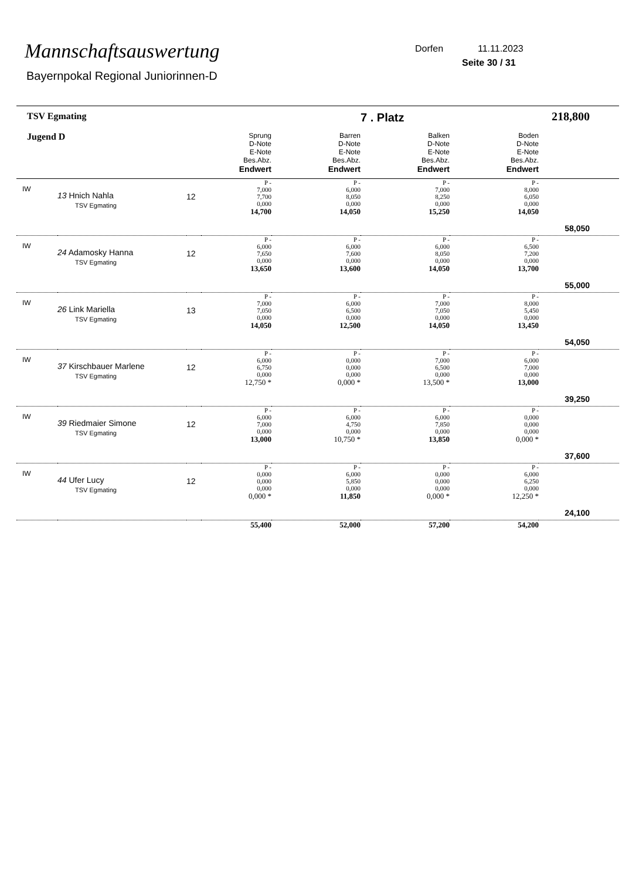Mannschaftsauswertung
Bayernpokal Regional Juniorinnen-D
Dorfen 11.11.2023
Seite 30 / 31
| TSV Egmating | | | | | 7 . Platz | | 218,800 |
| Jugend D | | | Sprung D-Note E-Note Bes.Abz. Endwert | Barren D-Note E-Note Bes.Abz. Endwert | Balken D-Note E-Note Bes.Abz. Endwert | Boden D-Note E-Note Bes.Abz. Endwert | |
| IW | 13 Hnich Nahla TSV Egmating | 12 | P - 7,000 7,700 0,000 14,700 | P - 6,000 8,050 0,000 14,050 | P - 7,000 8,250 0,000 15,250 | P - 8,000 6,050 0,000 14,050 | 58,050 |
| IW | 24 Adamosky Hanna TSV Egmating | 12 | P - 6,000 7,650 0,000 13,650 | P - 6,000 7,600 0,000 13,600 | P - 6,000 8,050 0,000 14,050 | P - 6,500 7,200 0,000 13,700 | 55,000 |
| IW | 26 Link Mariella TSV Egmating | 13 | P - 7,000 7,050 0,000 14,050 | P - 6,000 6,500 0,000 12,500 | P - 7,000 7,050 0,000 14,050 | P - 8,000 5,450 0,000 13,450 | 54,050 |
| IW | 37 Kirschbauer Marlene TSV Egmating | 12 | P - 6,000 6,750 0,000 12,750 * | P - 0,000 0,000 0,000 0,000 * | P - 7,000 6,500 0,000 13,500 * | P - 6,000 7,000 0,000 13,000 | 39,250 |
| IW | 39 Riedmaier Simone TSV Egmating | 12 | P - 6,000 7,000 0,000 13,000 | P - 6,000 4,750 0,000 10,750 * | P - 6,000 7,850 0,000 13,850 | P - 0,000 0,000 0,000 0,000 * | 37,600 |
| IW | 44 Ufer Lucy TSV Egmating | 12 | P - 0,000 0,000 0,000 0,000 * | P - 6,000 5,850 0,000 11,850 | P - 0,000 0,000 0,000 0,000 * | P - 6,000 6,250 0,000 12,250 * | 24,100 |
| | | | 55,400 | 52,000 | 57,200 | 54,200 | |